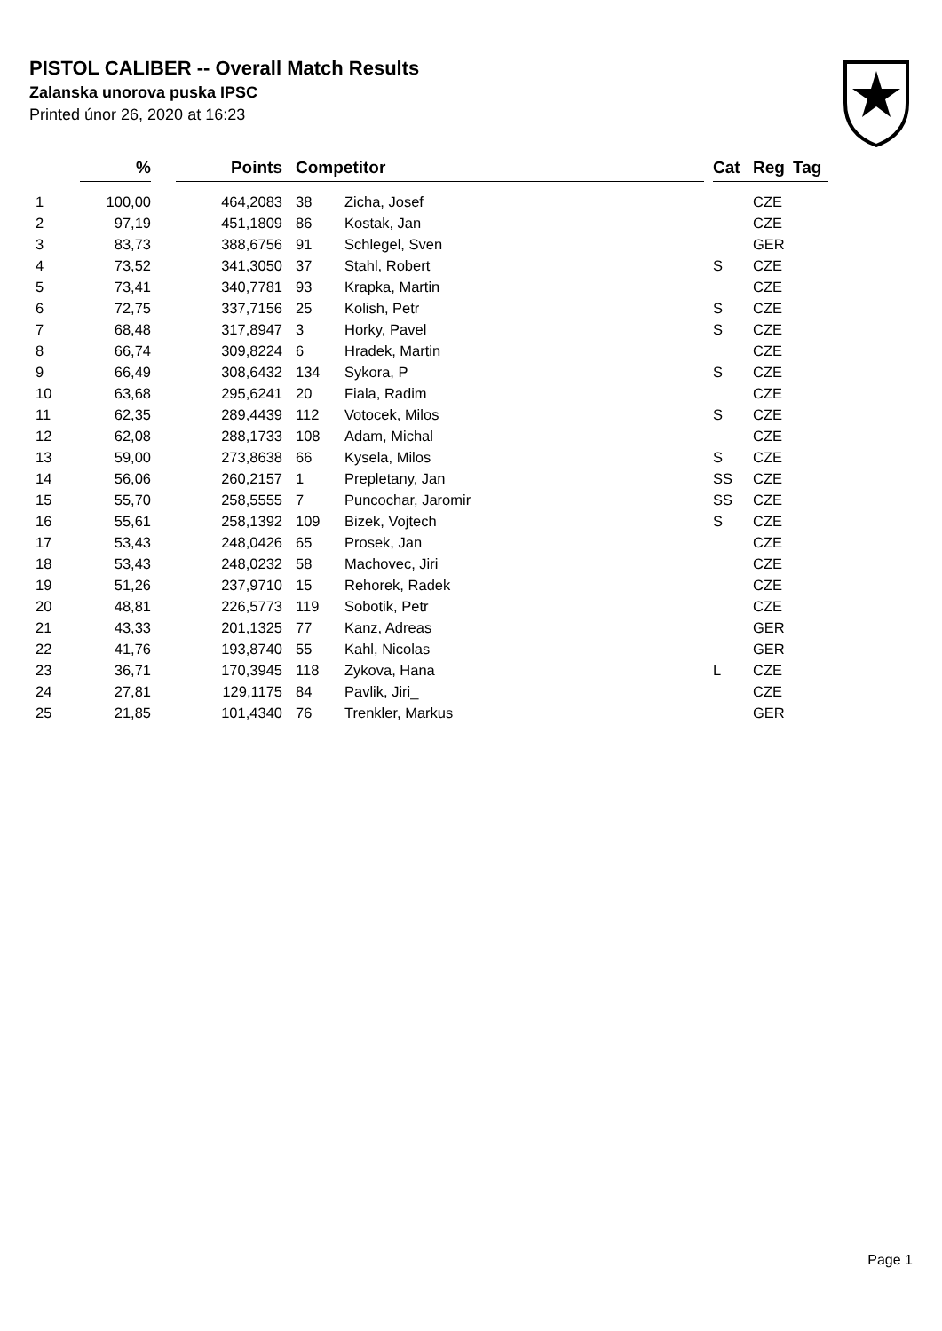PISTOL CALIBER -- Overall Match Results
Zalanska unorova puska IPSC
Printed únor 26, 2020 at 16:23
| | % | | Points | | Competitor | | | Cat | Reg | Tag |
| --- | --- | --- | --- | --- | --- | --- | --- | --- | --- | --- |
| 1 | 100,00 | | 464,2083 | | 38 | Zicha, Josef | | | CZE | |
| 2 | 97,19 | | 451,1809 | | 86 | Kostak, Jan | | | CZE | |
| 3 | 83,73 | | 388,6756 | | 91 | Schlegel, Sven | | | GER | |
| 4 | 73,52 | | 341,3050 | | 37 | Stahl, Robert | | S | CZE | |
| 5 | 73,41 | | 340,7781 | | 93 | Krapka, Martin | | | CZE | |
| 6 | 72,75 | | 337,7156 | | 25 | Kolish, Petr | | S | CZE | |
| 7 | 68,48 | | 317,8947 | | 3 | Horky, Pavel | | S | CZE | |
| 8 | 66,74 | | 309,8224 | | 6 | Hradek, Martin | | | CZE | |
| 9 | 66,49 | | 308,6432 | | 134 | Sykora, P | | S | CZE | |
| 10 | 63,68 | | 295,6241 | | 20 | Fiala, Radim | | | CZE | |
| 11 | 62,35 | | 289,4439 | | 112 | Votocek, Milos | | S | CZE | |
| 12 | 62,08 | | 288,1733 | | 108 | Adam, Michal | | | CZE | |
| 13 | 59,00 | | 273,8638 | | 66 | Kysela, Milos | | S | CZE | |
| 14 | 56,06 | | 260,2157 | | 1 | Prepletany, Jan | | SS | CZE | |
| 15 | 55,70 | | 258,5555 | | 7 | Puncochar, Jaromir | | SS | CZE | |
| 16 | 55,61 | | 258,1392 | | 109 | Bizek, Vojtech | | S | CZE | |
| 17 | 53,43 | | 248,0426 | | 65 | Prosek, Jan | | | CZE | |
| 18 | 53,43 | | 248,0232 | | 58 | Machovec, Jiri | | | CZE | |
| 19 | 51,26 | | 237,9710 | | 15 | Rehorek, Radek | | | CZE | |
| 20 | 48,81 | | 226,5773 | | 119 | Sobotik, Petr | | | CZE | |
| 21 | 43,33 | | 201,1325 | | 77 | Kanz, Adreas | | | GER | |
| 22 | 41,76 | | 193,8740 | | 55 | Kahl, Nicolas | | | GER | |
| 23 | 36,71 | | 170,3945 | | 118 | Zykova, Hana | | L | CZE | |
| 24 | 27,81 | | 129,1175 | | 84 | Pavlik, Jiri_ | | | CZE | |
| 25 | 21,85 | | 101,4340 | | 76 | Trenkler, Markus | | | GER | |
Page 1